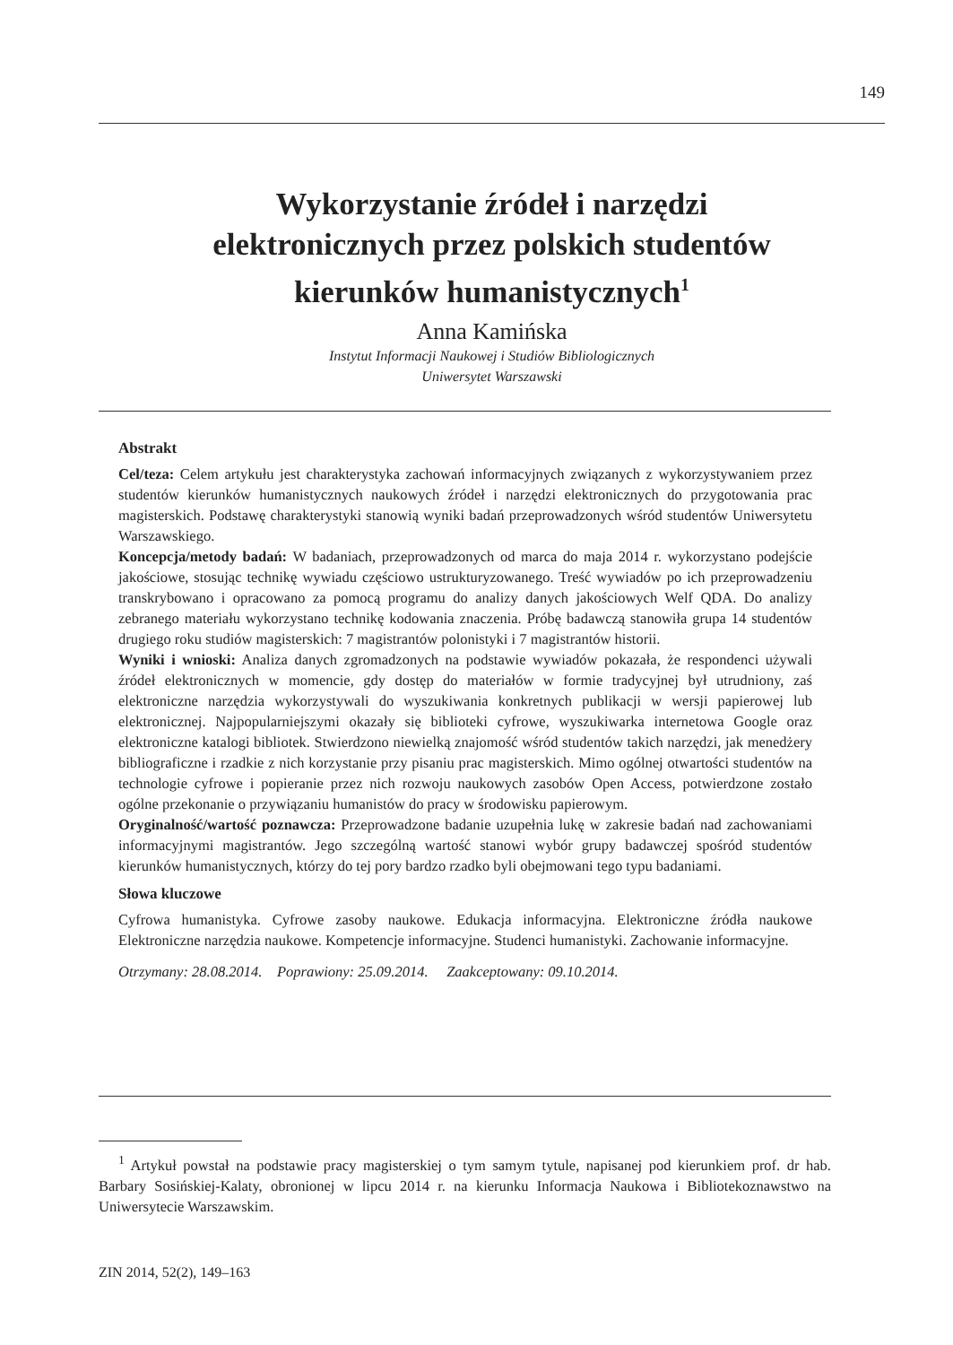149
Wykorzystanie źródeł i narzędzi
elektronicznych przez polskich studentów
kierunków humanistycznych<sup>1</sup>
Anna Kamińska
Instytut Informacji Naukowej i Studiów Bibliologicznych
Uniwersytet Warszawski
Abstrakt
Cel/teza: Celem artykułu jest charakterystyka zachowań informacyjnych związanych z wykorzystywaniem przez studentów kierunków humanistycznych naukowych źródeł i narzędzi elektronicznych do przygotowania prac magisterskich. Podstawę charakterystyki stanowią wyniki badań przeprowadzonych wśród studentów Uniwersytetu Warszawskiego.
Koncepcja/metody badań: W badaniach, przeprowadzonych od marca do maja 2014 r. wykorzystano podejście jakościowe, stosując technikę wywiadu częściowo ustrukturyzowanego. Treść wywiadów po ich przeprowadzeniu transkrybowano i opracowano za pomocą programu do analizy danych jakościowych Welf QDA. Do analizy zebranego materiału wykorzystano technikę kodowania znaczenia. Próbę badawczą stanowiła grupa 14 studentów drugiego roku studiów magisterskich: 7 magistrantów polonistyki i 7 magistrantów historii.
Wyniki i wnioski: Analiza danych zgromadzonych na podstawie wywiadów pokazała, że respondenci używali źródeł elektronicznych w momencie, gdy dostęp do materiałów w formie tradycyjnej był utrudniony, zaś elektroniczne narzędzia wykorzystywali do wyszukiwania konkretnych publikacji w wersji papierowej lub elektronicznej. Najpopularniejszymi okazały się biblioteki cyfrowe, wyszukiwarka internetowa Google oraz elektroniczne katalogi bibliotek. Stwierdzono niewielką znajomość wśród studentów takich narzędzi, jak menedżery bibliograficzne i rzadkie z nich korzystanie przy pisaniu prac magisterskich. Mimo ogólnej otwartości studentów na technologie cyfrowe i popieranie przez nich rozwoju naukowych zasobów Open Access, potwierdzone zostało ogólne przekonanie o przywiązaniu humanistów do pracy w środowisku papierowym.
Oryginalność/wartość poznawcza: Przeprowadzone badanie uzupełnia lukę w zakresie badań nad zachowaniami informacyjnymi magistrantów. Jego szczególną wartość stanowi wybór grupy badawczej spośród studentów kierunków humanistycznych, którzy do tej pory bardzo rzadko byli obejmowani tego typu badaniami.
Słowa kluczowe
Cyfrowa humanistyka. Cyfrowe zasoby naukowe. Edukacja informacyjna. Elektroniczne źródła naukowe Elektroniczne narzędzia naukowe. Kompetencje informacyjne. Studenci humanistyki. Zachowanie informacyjne.
Otrzymany: 28.08.2014. Poprawiony: 25.09.2014. Zaakceptowany: 09.10.2014.
<sup>1</sup> Artykuł powstał na podstawie pracy magisterskiej o tym samym tytule, napisanej pod kierunkiem prof. dr hab. Barbary Sosińskiej-Kalaty, obronionej w lipcu 2014 r. na kierunku Informacja Naukowa i Bibliotekoznawstwo na Uniwersytecie Warszawskim.
ZIN 2014, 52(2), 149–163